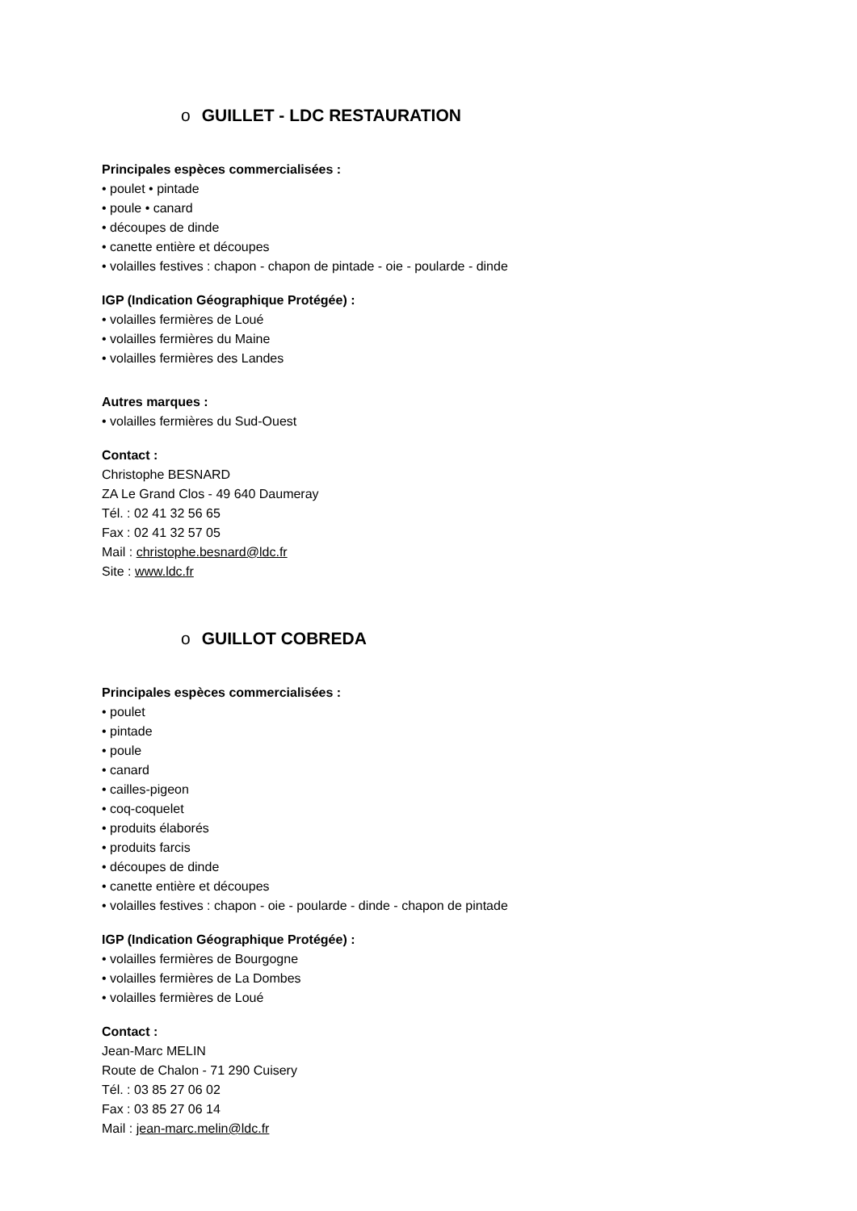o GUILLET - LDC RESTAURATION
Principales espèces commercialisées :
• poulet • pintade
• poule • canard
• découpes de dinde
• canette entière et découpes
• volailles festives : chapon - chapon de pintade - oie - poularde - dinde
IGP (Indication Géographique Protégée) :
• volailles fermières de Loué
• volailles fermières du Maine
• volailles fermières des Landes
Autres marques :
• volailles fermières du Sud-Ouest
Contact :
Christophe BESNARD
ZA Le Grand Clos - 49 640 Daumeray
Tél. : 02 41 32 56 65
Fax : 02 41 32 57 05
Mail : christophe.besnard@ldc.fr
Site : www.ldc.fr
o GUILLOT COBREDA
Principales espèces commercialisées :
• poulet
• pintade
• poule
• canard
• cailles-pigeon
• coq-coquelet
• produits élaborés
• produits farcis
• découpes de dinde
• canette entière et découpes
• volailles festives : chapon - oie - poularde - dinde - chapon de pintade
IGP (Indication Géographique Protégée) :
• volailles fermières de Bourgogne
• volailles fermières de La Dombes
• volailles fermières de Loué
Contact :
Jean-Marc MELIN
Route de Chalon - 71 290 Cuisery
Tél. : 03 85 27 06 02
Fax : 03 85 27 06 14
Mail : jean-marc.melin@ldc.fr